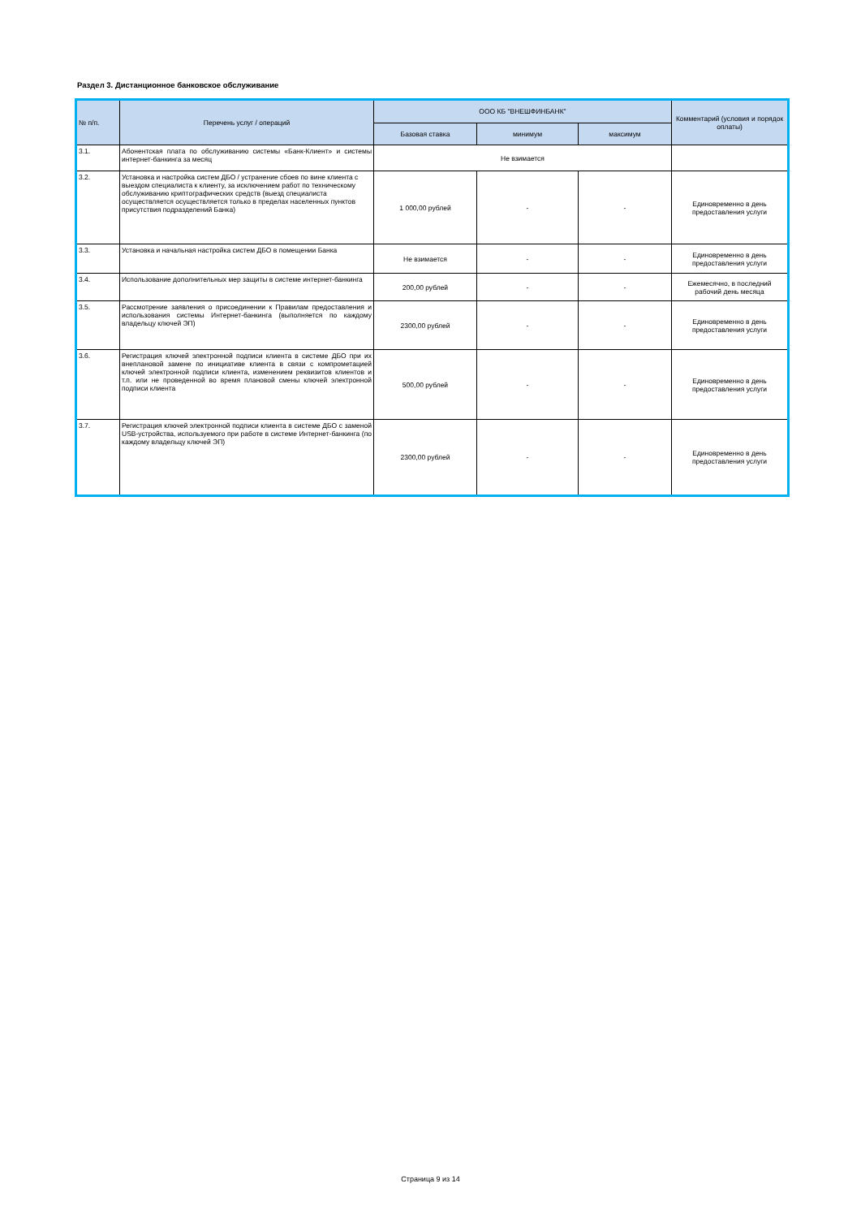Раздел 3. Дистанционное банковское обслуживание
| № п/п. | Перечень услуг / операций | ООО КБ "ВНЕШФИНБАНК" | | | Комментарий (условия и порядок оплаты) |
| --- | --- | --- | --- | --- | --- |
| | | Базовая ставка | минимум | максимум | |
| 3.1. | Абонентская плата по обслуживанию системы «Банк-Клиент» и системы интернет-банкинга за месяц | Не взимается | | | |
| 3.2. | Установка и настройка систем ДБО / устранение сбоев по вине клиента с выездом специалиста к клиенту, за исключением работ по техническому обслуживанию криптографических средств (выезд специалиста осуществляется осуществляется только в пределах населенных пунктов присутствия подразделений Банка) | 1 000,00 рублей | - | - | Единовременно в день предоставления услуги |
| 3.3. | Установка и начальная настройка систем ДБО в помещении Банка | Не взимается | - | - | Единовременно в день предоставления услуги |
| 3.4. | Использование дополнительных мер защиты в системе интернет-банкинга | 200,00 рублей | - | - | Ежемесячно, в последний рабочий день месяца |
| 3.5. | Рассмотрение заявления о присоединении к Правилам предоставления и использования системы Интернет-банкинга (выполняется по каждому владельцу ключей ЭП) | 2300,00 рублей | - | - | Единовременно в день предоставления услуги |
| 3.6. | Регистрация ключей электронной подписи клиента в системе ДБО при их внеплановой замене по инициативе клиента в связи с компрометацией ключей электронной подписи клиента, изменением реквизитов клиентов и т.п. или не проведенной во время плановой смены ключей электронной подписи клиента | 500,00 рублей | - | - | Единовременно в день предоставления услуги |
| 3.7. | Регистрация ключей электронной подписи клиента в системе ДБО с заменой USB-устройства, используемого при работе в системе Интернет-банкинга (по каждому владельцу ключей ЭП) | 2300,00 рублей | - | - | Единовременно в день предоставления услуги |
Страница 9 из 14